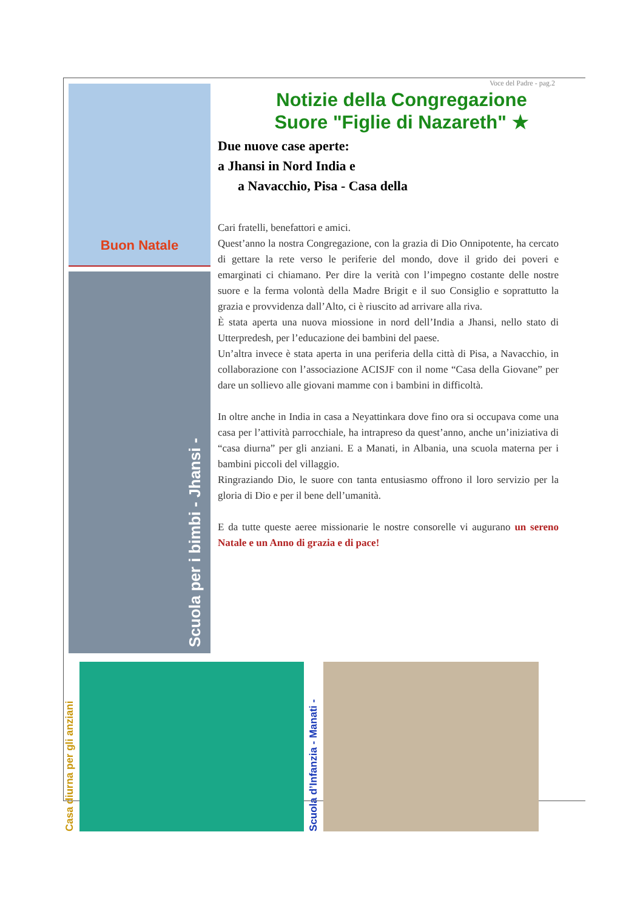Buon Natale
Scuola per i bimbi - Jhansi -
Voce del Padre - pag.2
Notizie della Congregazione
Suore "Figlie di Nazareth" ★
Due nuove case aperte:
a Jhansi in Nord India e
a Navacchio, Pisa - Casa della
Cari fratelli, benefattori e amici.
Quest’anno la nostra Congregazione, con la grazia di Dio Onnipotente, ha cercato di gettare la rete verso le periferie del mondo, dove il grido dei poveri e emarginati ci chiamano. Per dire la verità con l’impegno costante delle nostre suore e la ferma volontà della Madre Brigit e il suo Consiglio e soprattutto la grazia e provvidenza dall’Alto, ci è riuscito ad arrivare alla riva.
È stata aperta una nuova miossione in nord dell’India a Jhansi, nello stato di Utterpredesh, per l’educazione dei bambini del paese.
Un’altra invece è stata aperta in una periferia della città di Pisa, a Navacchio, in collaborazione con l’associazione ACISJF con il nome “Casa della Giovane” per dare un sollievo alle giovani mamme con i bambini in difficoltà.
In oltre anche in India in casa a Neyattinkara dove fino ora si occupava come una casa per l’attività parrocchiale, ha intrapreso da quest’anno, anche un’iniziativa di “casa diurna” per gli anziani. E a Manati, in Albania, una scuola materna per i bambini piccoli del villaggio.
Ringraziando Dio, le suore con tanta entusiasmo offrono il loro servizio per la gloria di Dio e per il bene dell’umanità.
E da tutte queste aeree missionarie le nostre consorelle vi augurano un sereno Natale e un Anno di grazia e di pace!
Casa diurna per gli anziani
Scuola d’Infanzia - Manati -